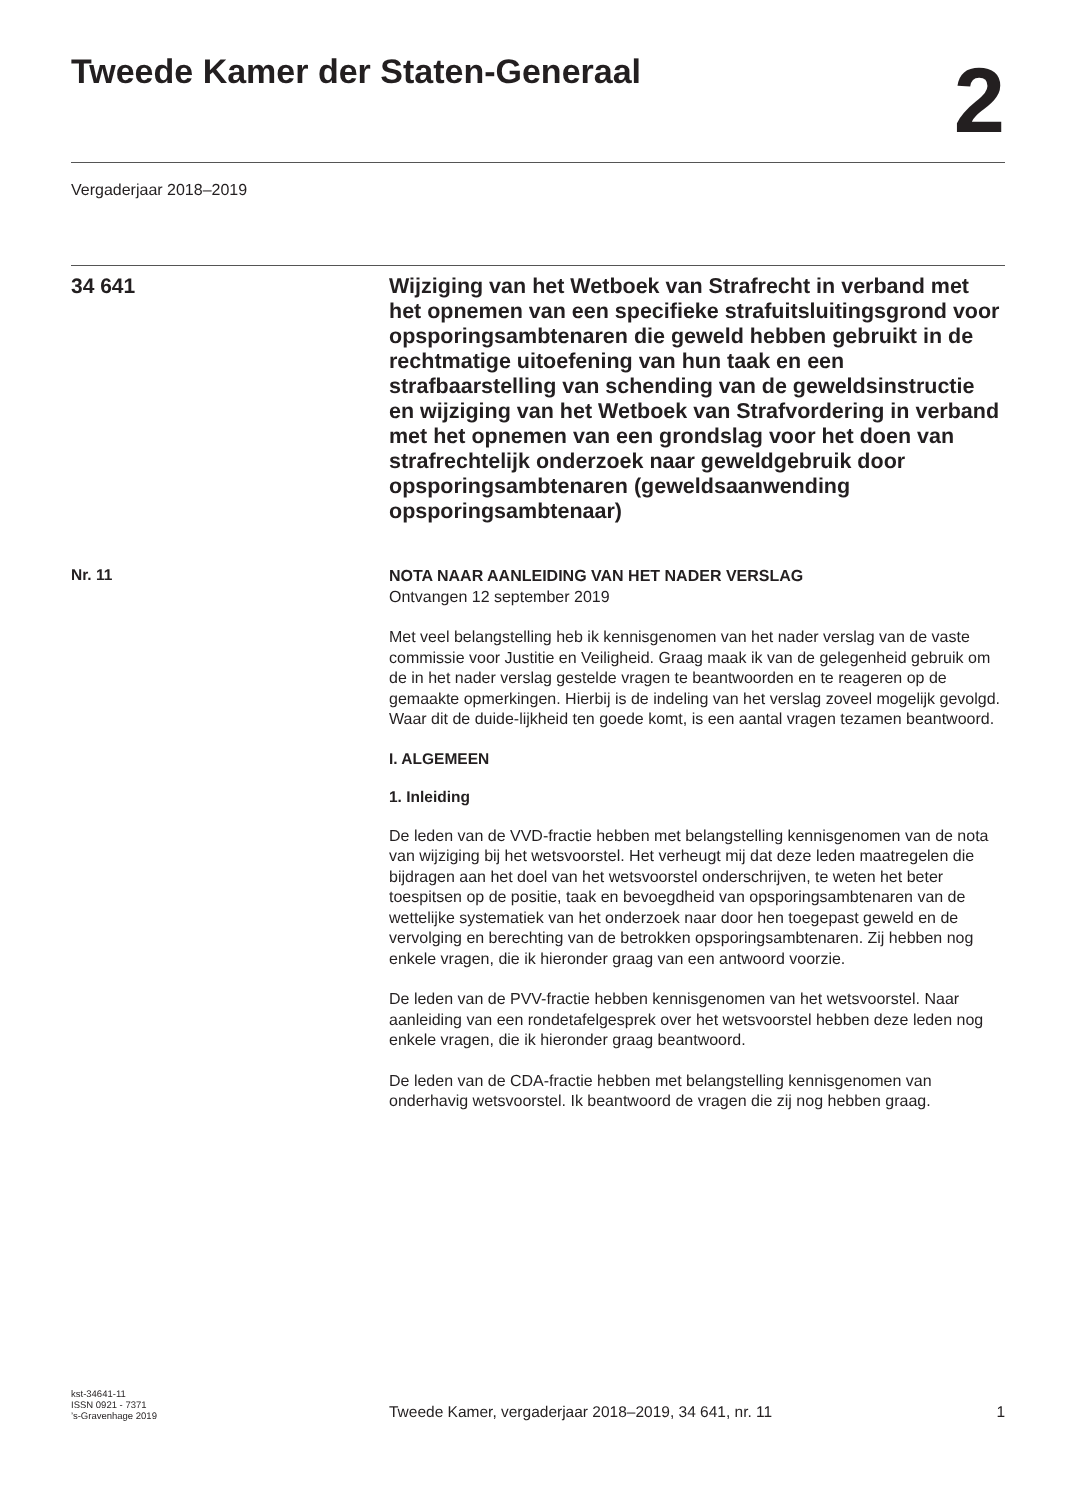Tweede Kamer der Staten-Generaal
2
Vergaderjaar 2018–2019
34 641
Wijziging van het Wetboek van Strafrecht in verband met het opnemen van een specifieke strafuitsluitingsgrond voor opsporingsambtenaren die geweld hebben gebruikt in de rechtmatige uitoefening van hun taak en een strafbaarstelling van schending van de geweldsinstructie en wijziging van het Wetboek van Strafvordering in verband met het opnemen van een grondslag voor het doen van strafrechtelijk onderzoek naar geweldgebruik door opsporingsambtenaren (geweldsaanwending opsporingsambtenaar)
Nr. 11
NOTA NAAR AANLEIDING VAN HET NADER VERSLAG
Ontvangen 12 september 2019
Met veel belangstelling heb ik kennisgenomen van het nader verslag van de vaste commissie voor Justitie en Veiligheid. Graag maak ik van de gelegenheid gebruik om de in het nader verslag gestelde vragen te beantwoorden en te reageren op de gemaakte opmerkingen. Hierbij is de indeling van het verslag zoveel mogelijk gevolgd. Waar dit de duide-lijkheid ten goede komt, is een aantal vragen tezamen beantwoord.
I. ALGEMEEN
1. Inleiding
De leden van de VVD-fractie hebben met belangstelling kennisgenomen van de nota van wijziging bij het wetsvoorstel. Het verheugt mij dat deze leden maatregelen die bijdragen aan het doel van het wetsvoorstel onderschrijven, te weten het beter toespitsen op de positie, taak en bevoegdheid van opsporingsambtenaren van de wettelijke systematiek van het onderzoek naar door hen toegepast geweld en de vervolging en berechting van de betrokken opsporingsambtenaren. Zij hebben nog enkele vragen, die ik hieronder graag van een antwoord voorzie.
De leden van de PVV-fractie hebben kennisgenomen van het wetsvoorstel. Naar aanleiding van een rondetafelgesprek over het wetsvoorstel hebben deze leden nog enkele vragen, die ik hieronder graag beantwoord.
De leden van de CDA-fractie hebben met belangstelling kennisgenomen van onderhavig wetsvoorstel. Ik beantwoord de vragen die zij nog hebben graag.
kst-34641-11
ISSN 0921 - 7371
’s-Gravenhage 2019
Tweede Kamer, vergaderjaar 2018–2019, 34 641, nr. 11
1